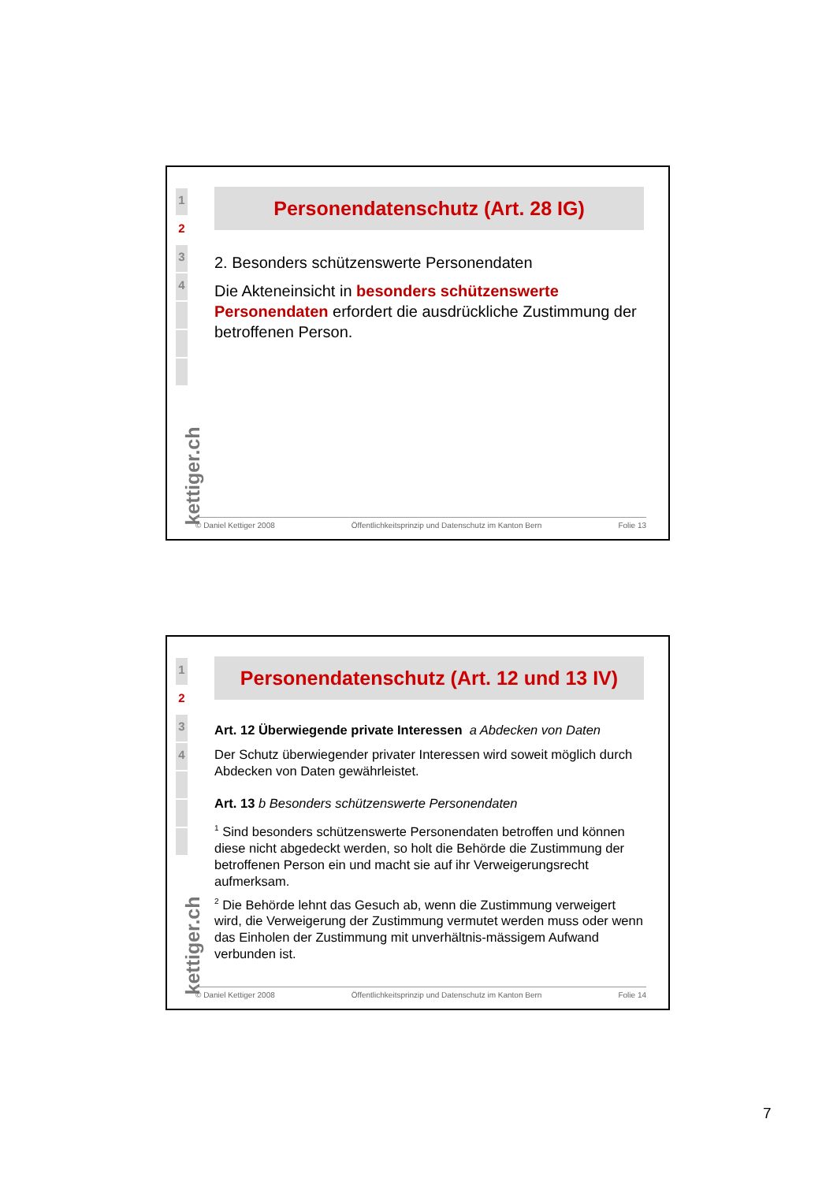1
2
3
4
kettiger.ch
Personendatenschutz (Art. 28 IG)
2. Besonders schützenswerte Personendaten
Die Akteneinsicht in besonders schützenswerte Personendaten erfordert die ausdrückliche Zustimmung der betroffenen Person.
© Daniel Kettiger 2008 Öffentlichkeitsprinzip und Datenschutz im Kanton Bern Folie 13
1
2
3
4
kettiger.ch
Personendatenschutz (Art. 12 und 13 IV)
Art. 12 Überwiegende private Interessen a Abdecken von Daten
Der Schutz überwiegender privater Interessen wird soweit möglich durch Abdecken von Daten gewährleistet.
Art. 13 b Besonders schützenswerte Personendaten
<sup>1</sup> Sind besonders schützenswerte Personendaten betroffen und können diese nicht abgedeckt werden, so holt die Behörde die Zustimmung der betroffenen Person ein und macht sie auf ihr Verweigerungsrecht aufmerksam.
<sup>2</sup> Die Behörde lehnt das Gesuch ab, wenn die Zustimmung verweigert wird, die Verweigerung der Zustimmung vermutet werden muss oder wenn das Einholen der Zustimmung mit unverhältnis-mässigem Aufwand verbunden ist.
© Daniel Kettiger 2008 Öffentlichkeitsprinzip und Datenschutz im Kanton Bern Folie 14
7